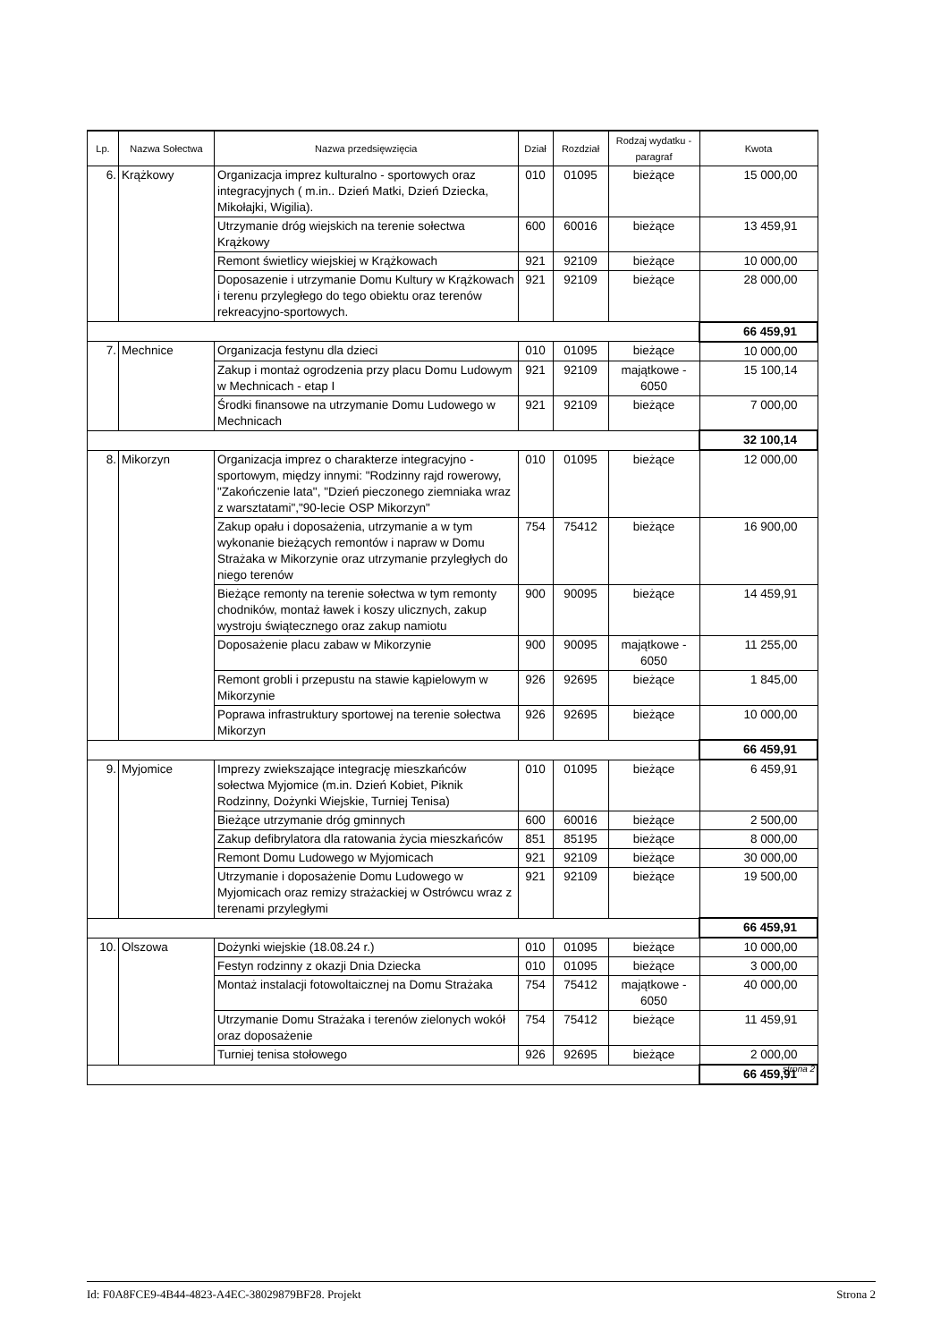| Lp. | Nazwa Sołectwa | Nazwa przedsięwzięcia | Dział | Rozdział | Rodzaj wydatku - paragraf | Kwota |
| --- | --- | --- | --- | --- | --- | --- |
| 6. | Krążkowy | Organizacja imprez kulturalno - sportowych oraz integracyjnych ( m.in.. Dzień Matki, Dzień Dziecka, Mikołajki, Wigilia). | 010 | 01095 | bieżące | 15 000,00 |
| | | Utrzymanie dróg wiejskich na terenie sołectwa Krążkowy | 600 | 60016 | bieżące | 13 459,91 |
| | | Remont świetlicy wiejskiej w Krążkowach | 921 | 92109 | bieżące | 10 000,00 |
| | | Doposazenie i utrzymanie Domu Kultury w Krążkowach i terenu przyległego do tego obiektu oraz terenów rekreacyjno-sportowych. | 921 | 92109 | bieżące | 28 000,00 |
| | | | | | | 66 459,91 |
| 7. | Mechnice | Organizacja festynu dla dzieci | 010 | 01095 | bieżące | 10 000,00 |
| | | Zakup i montaż ogrodzenia przy placu Domu Ludowym w Mechnicach - etap I | 921 | 92109 | majątkowe - 6050 | 15 100,14 |
| | | Środki finansowe na utrzymanie Domu Ludowego w Mechnicach | 921 | 92109 | bieżące | 7 000,00 |
| | | | | | | 32 100,14 |
| 8. | Mikorzyn | Organizacja imprez o charakterze integracyjno - sportowym, między innymi: "Rodzinny rajd rowerowy, "Zakończenie lata", "Dzień pieczonego ziemniaka wraz z warsztatami","90-lecie OSP Mikorzyn" | 010 | 01095 | bieżące | 12 000,00 |
| | | Zakup opału i doposażenia, utrzymanie a w tym wykonanie bieżących remontów i napraw w Domu Strażaka w Mikorzynie oraz utrzymanie przyległych do niego terenów | 754 | 75412 | bieżące | 16 900,00 |
| | | Bieżące remonty na terenie sołectwa w tym remonty chodników, montaż ławek i koszy ulicznych, zakup wystroju świątecznego oraz zakup namiotu | 900 | 90095 | bieżące | 14 459,91 |
| | | Doposażenie placu zabaw w Mikorzynie | 900 | 90095 | majątkowe - 6050 | 11 255,00 |
| | | Remont grobli i przepustu na stawie kąpielowym w Mikorzynie | 926 | 92695 | bieżące | 1 845,00 |
| | | Poprawa infrastruktury sportowej na terenie sołectwa Mikorzyn | 926 | 92695 | bieżące | 10 000,00 |
| | | | | | | 66 459,91 |
| 9. | Myjomice | Imprezy zwiekszające integrację mieszkańców sołectwa Myjomice (m.in. Dzień Kobiet, Piknik Rodzinny, Dożynki Wiejskie, Turniej Tenisa) | 010 | 01095 | bieżące | 6 459,91 |
| | | Bieżące utrzymanie dróg gminnych | 600 | 60016 | bieżące | 2 500,00 |
| | | Zakup defibrylatora dla ratowania życia mieszkańców | 851 | 85195 | bieżące | 8 000,00 |
| | | Remont Domu Ludowego w Myjomicach | 921 | 92109 | bieżące | 30 000,00 |
| | | Utrzymanie i doposażenie Domu Ludowego w Myjomicach oraz remizy strażackiej w Ostrówcu wraz z terenami przyległymi | 921 | 92109 | bieżące | 19 500,00 |
| | | | | | | 66 459,91 |
| 10. | Olszowa | Dożynki wiejskie (18.08.24 r.) | 010 | 01095 | bieżące | 10 000,00 |
| | | Festyn rodzinny z okazji Dnia Dziecka | 010 | 01095 | bieżące | 3 000,00 |
| | | Montaż instalacji fotowoltaicznej na Domu Strażaka | 754 | 75412 | majątkowe - 6050 | 40 000,00 |
| | | Utrzymanie Domu Strażaka i terenów zielonych wokół oraz doposażenie | 754 | 75412 | bieżące | 11 459,91 |
| | | Turniej tenisa stołowego | 926 | 92695 | bieżące | 2 000,00 |
| | | | | | | 66 459,91 |
strona 2
Id: F0A8FCE9-4B44-4823-A4EC-38029879BF28. Projekt Strona 2